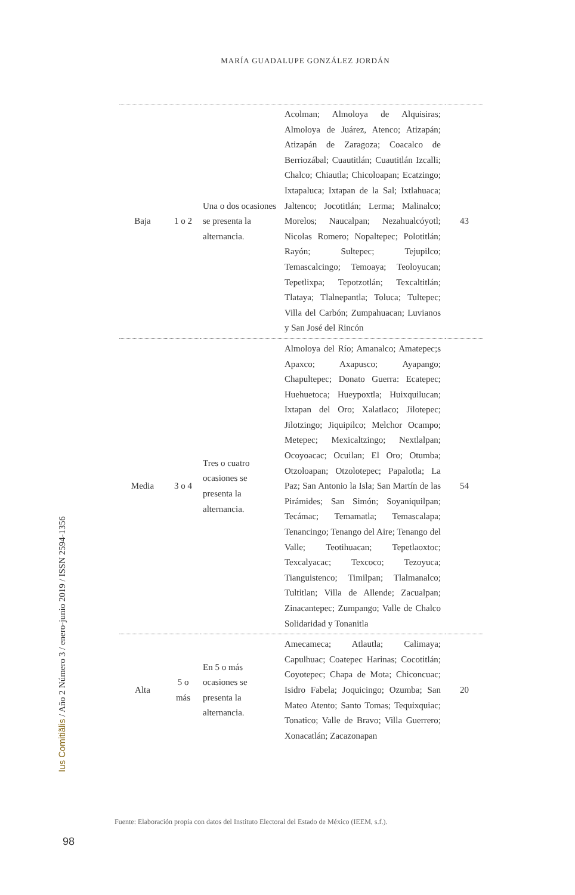MARÍA GUADALUPE GONZÁLEZ JORDÁN
| Baja | 1 o 2 | Una o dos ocasiones se presenta la alternancia. | Acolman; Almoloya de Alquisiras; Almoloya de Juárez, Atenco; Atizapán; Atizapán de Zaragoza; Coacalco de Berriozábal; Cuautitlán; Cuautitlán Izcalli; Chalco; Chiautla; Chicoloapan; Ecatzingo; Ixtapaluca; Ixtapan de la Sal; Ixtlahuaca; Jaltenco; Jocotitlán; Lerma; Malinalco; Morelos; Naucalpan; Nezahualcóyotl; Nicolas Romero; Nopaltepec; Polotitlán; Rayón; Sultepec; Tejupilco; Temascalcingo; Temoaya; Teoloyucan; Tepetlixpa; Tepotzotlán; Texcaltitlán; Tlataya; Tlalnepantla; Toluca; Tultepec; Villa del Carbón; Zumpahuacan; Luvianos y San José del Rincón | 43 |
| Media | 3 o 4 | Tres o cuatro ocasiones se presenta la alternancia. | Almoloya del Río; Amanalco; Amatepec;s Apaxco; Axapusco; Ayapango; Chapultepec; Donato Guerra: Ecatepec; Huehuetoca; Hueypoxtla; Huixquilucan; Ixtapan del Oro; Xalatlaco; Jilotepec; Jilotzingo; Jiquipilco; Melchor Ocampo; Metepec; Mexicaltzingo; Nextlalpan; Ocoyoacac; Ocuilan; El Oro; Otumba; Otzoloapan; Otzolotepec; Papalotla; La Paz; San Antonio la Isla; San Martín de las Pirámides; San Simón; Soyaniquilpan; Tecámac; Temamatla; Temascalapa; Tenancingo; Tenango del Aire; Tenango del Valle; Teotihuacan; Tepetlaoxtoc; Texcalyacac; Texcoco; Tezoyuca; Tianguistenco; Timilpan; Tlalmanalco; Tultitlan; Villa de Allende; Zacualpan; Zinacantepec; Zumpango; Valle de Chalco Solidaridad y Tonanitla | 54 |
| Alta | 5 o más | En 5 o más ocasiones se presenta la alternancia. | Amecameca; Atlautla; Calimaya; Capulhuac; Coatepec Harinas; Cocotitlán; Coyotepec; Chapa de Mota; Chiconcuac; Isidro Fabela; Joquicingo; Ozumba; San Mateo Atento; Santo Tomas; Tequixquiac; Tonatico; Valle de Bravo; Villa Guerrero; Xonacatlán; Zacazonapan | 20 |
Ius Comitiãlis / Año 2 Número 3 / enero-junio 2019 / ISSN 2594-1356
Fuente: Elaboración propia con datos del Instituto Electoral del Estado de México (IEEM, s.f.).
98